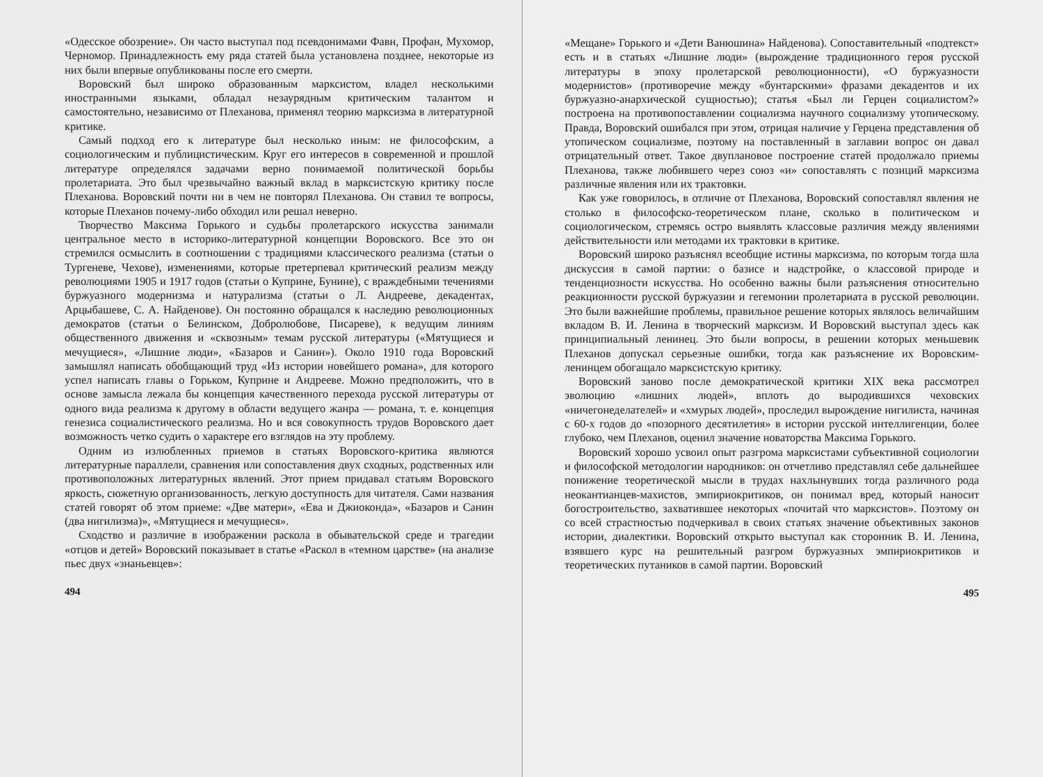«Одесское обозрение». Он часто выступал под псевдонимами Фавн, Профан, Мухомор, Черномор. Принадлежность ему ряда статей была установлена позднее, некоторые из них были впервые опубликованы после его смерти.
Воровский был широко образованным марксистом, владел несколькими иностранными языками, обладал незаурядным критическим талантом и самостоятельно, независимо от Плеханова, применял теорию марксизма в литературной критике.
Самый подход его к литературе был несколько иным: не философским, а социологическим и публицистическим. Круг его интересов в современной и прошлой литературе определялся задачами верно понимаемой политической борьбы пролетариата. Это был чрезвычайно важный вклад в марксистскую критику после Плеханова. Воровский почти ни в чем не повторял Плеханова. Он ставил те вопросы, которые Плеханов почему-либо обходил или решал неверно.
Творчество Максима Горького и судьбы пролетарского искусства занимали центральное место в историко-литературной концепции Воровского. Все это он стремился осмыслить в соотношении с традициями классического реализма (статьи о Тургеневе, Чехове), изменениями, которые претерпевал критический реализм между революциями 1905 и 1917 годов (статьи о Куприне, Бунине), с враждебными течениями буржуазного модернизма и натурализма (статьи о Л. Андрееве, декадентах, Арцыбашеве, С. А. Найденове). Он постоянно обращался к наследию революционных демократов (статьи о Белинском, Добролюбове, Писареве), к ведущим линиям общественного движения и «сквозным» темам русской литературы («Мятущиеся и мечущиеся», «Лишние люди», «Базаров и Санин»). Около 1910 года Воровский замышлял написать обобщающий труд «Из истории новейшего романа», для которого успел написать главы о Горьком, Куприне и Андрееве. Можно предположить, что в основе замысла лежала бы концепция качественного перехода русской литературы от одного вида реализма к другому в области ведущего жанра — романа, т. е. концепция генезиса социалистического реализма. Но и вся совокупность трудов Воровского дает возможность четко судить о характере его взглядов на эту проблему.
Одним из излюбленных приемов в статьях Воровского-критика являются литературные параллели, сравнения или сопоставления двух сходных, родственных или противоположных литературных явлений. Этот прием придавал статьям Воровского яркость, сюжетную организованность, легкую доступность для читателя. Сами названия статей говорят об этом приеме: «Две матери», «Ева и Джиоконда», «Базаров и Санин (два нигилизма)», «Мятущиеся и мечущиеся».
Сходство и различие в изображении раскола в обывательской среде и трагедии «отцов и детей» Воровский показывает в статье «Раскол в «темном царстве» (на анализе пьес двух «знаньевцев»:
494
«Мещане» Горького и «Дети Ванюшина» Найденова). Сопоставительный «подтекст» есть и в статьях «Лишние люди» (вырождение традиционного героя русской литературы в эпоху пролетарской революционности), «О буржуазности модернистов» (противоречие между «бунтарскими» фразами декадентов и их буржуазно-анархической сущностью); статья «Был ли Герцен социалистом?» построена на противопоставлении социализма научного социализму утопическому. Правда, Воровский ошибался при этом, отрицая наличие у Герцена представления об утопическом социализме, поэтому на поставленный в заглавии вопрос он давал отрицательный ответ. Такое двуплановое построение статей продолжало приемы Плеханова, также любившего через союз «и» сопоставлять с позиций марксизма различные явления или их трактовки.
Как уже говорилось, в отличие от Плеханова, Воровский сопоставлял явления не столько в философско-теоретическом плане, сколько в политическом и социологическом, стремясь остро выявлять классовые различия между явлениями действительности или методами их трактовки в критике.
Воровский широко разъяснял всеобщие истины марксизма, по которым тогда шла дискуссия в самой партии: о базисе и надстройке, о классовой природе и тенденциозности искусства. Но особенно важны были разъяснения относительно реакционности русской буржуазии и гегемонии пролетариата в русской революции. Это были важнейшие проблемы, правильное решение которых являлось величайшим вкладом В. И. Ленина в творческий марксизм. И Воровский выступал здесь как принципиальный ленинец. Это были вопросы, в решении которых меньшевик Плеханов допускал серьезные ошибки, тогда как разъяснение их Воровским-ленинцем обогащало марксистскую критику.
Воровский заново после демократической критики XIX века рассмотрел эволюцию «лишних людей», вплоть до выродившихся чеховских «ничегонеделателей» и «хмурых людей», проследил вырождение нигилиста, начиная с 60-х годов до «позорного десятилетия» в истории русской интеллигенции, более глубоко, чем Плеханов, оценил значение новаторства Максима Горького.
Воровский хорошо усвоил опыт разгрома марксистами субъективной социологии и философской методологии народников: он отчетливо представлял себе дальнейшее понижение теоретической мысли в трудах нахлынувших тогда различного рода неокантианцев-махистов, эмпириокритиков, он понимал вред, который наносит богостроительство, захватившее некоторых «почитай что марксистов». Поэтому он со всей страстностью подчеркивал в своих статьях значение объективных законов истории, диалектики. Воровский открыто выступал как сторонник В. И. Ленина, взявшего курс на решительный разгром буржуазных эмпириокритиков и теоретических путаников в самой партии. Воровский
495